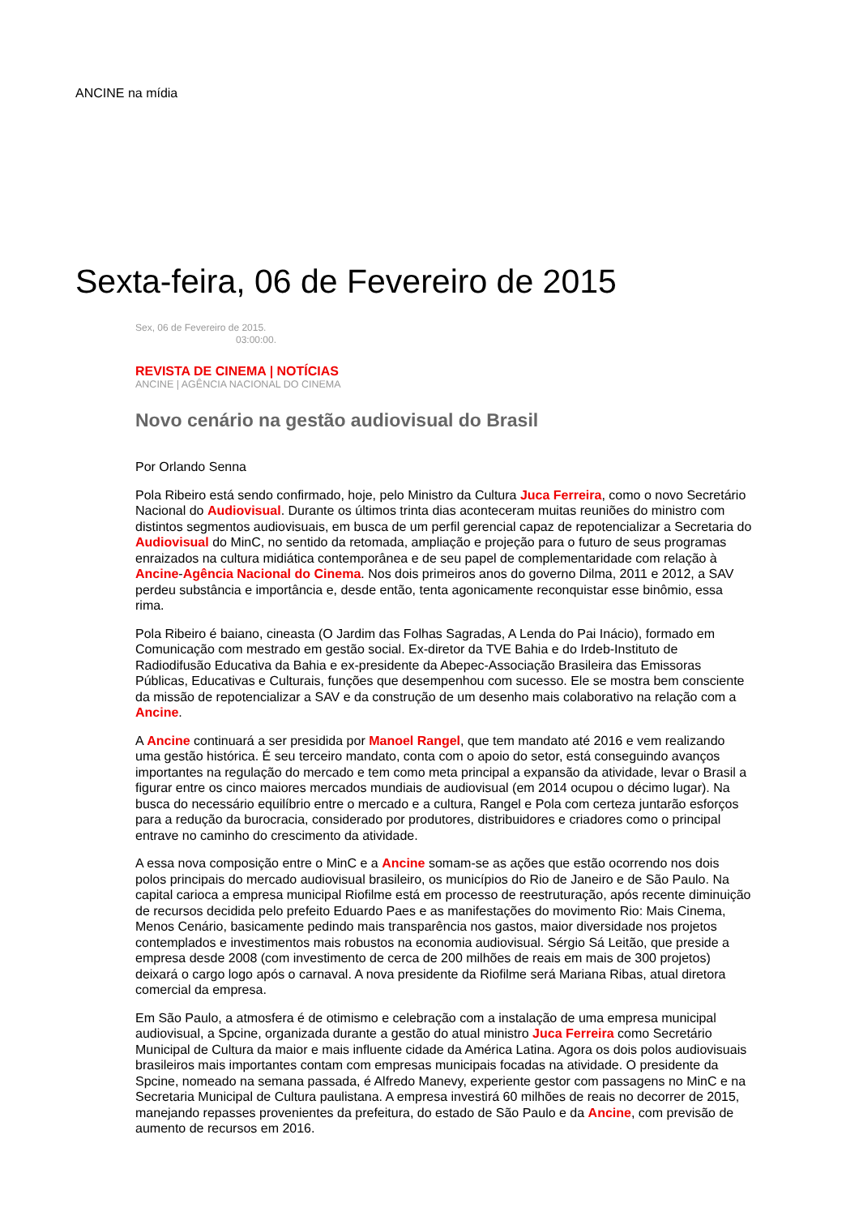ANCINE na mídia
Sexta-feira, 06 de Fevereiro de 2015
Sex, 06 de Fevereiro de 2015.
03:00:00.
REVISTA DE CINEMA | NOTÍCIAS
ANCINE | AGÊNCIA NACIONAL DO CINEMA
Novo cenário na gestão audiovisual do Brasil
Por Orlando Senna
Pola Ribeiro está sendo confirmado, hoje, pelo Ministro da Cultura Juca Ferreira, como o novo Secretário Nacional do Audiovisual. Durante os últimos trinta dias aconteceram muitas reuniões do ministro com distintos segmentos audiovisuais, em busca de um perfil gerencial capaz de repotencializar a Secretaria do Audiovisual do MinC, no sentido da retomada, ampliação e projeção para o futuro de seus programas enraizados na cultura midiática contemporânea e de seu papel de complementaridade com relação à Ancine-Agência Nacional do Cinema. Nos dois primeiros anos do governo Dilma, 2011 e 2012, a SAV perdeu substância e importância e, desde então, tenta agonicamente reconquistar esse binômio, essa rima.
Pola Ribeiro é baiano, cineasta (O Jardim das Folhas Sagradas, A Lenda do Pai Inácio), formado em Comunicação com mestrado em gestão social. Ex-diretor da TVE Bahia e do Irdeb-Instituto de Radiodifusão Educativa da Bahia e ex-presidente da Abepec-Associação Brasileira das Emissoras Públicas, Educativas e Culturais, funções que desempenhou com sucesso. Ele se mostra bem consciente da missão de repotencializar a SAV e da construção de um desenho mais colaborativo na relação com a Ancine.
A Ancine continuará a ser presidida por Manoel Rangel, que tem mandato até 2016 e vem realizando uma gestão histórica. É seu terceiro mandato, conta com o apoio do setor, está conseguindo avanços importantes na regulação do mercado e tem como meta principal a expansão da atividade, levar o Brasil a figurar entre os cinco maiores mercados mundiais de audiovisual (em 2014 ocupou o décimo lugar). Na busca do necessário equilíbrio entre o mercado e a cultura, Rangel e Pola com certeza juntarão esforços para a redução da burocracia, considerado por produtores, distribuidores e criadores como o principal entrave no caminho do crescimento da atividade.
A essa nova composição entre o MinC e a Ancine somam-se as ações que estão ocorrendo nos dois polos principais do mercado audiovisual brasileiro, os municípios do Rio de Janeiro e de São Paulo. Na capital carioca a empresa municipal Riofilme está em processo de reestruturação, após recente diminuição de recursos decidida pelo prefeito Eduardo Paes e as manifestações do movimento Rio: Mais Cinema, Menos Cenário, basicamente pedindo mais transparência nos gastos, maior diversidade nos projetos contemplados e investimentos mais robustos na economia audiovisual. Sérgio Sá Leitão, que preside a empresa desde 2008 (com investimento de cerca de 200 milhões de reais em mais de 300 projetos) deixará o cargo logo após o carnaval. A nova presidente da Riofilme será Mariana Ribas, atual diretora comercial da empresa.
Em São Paulo, a atmosfera é de otimismo e celebração com a instalação de uma empresa municipal audiovisual, a Spcine, organizada durante a gestão do atual ministro Juca Ferreira como Secretário Municipal de Cultura da maior e mais influente cidade da América Latina. Agora os dois polos audiovisuais brasileiros mais importantes contam com empresas municipais focadas na atividade. O presidente da Spcine, nomeado na semana passada, é Alfredo Manevy, experiente gestor com passagens no MinC e na Secretaria Municipal de Cultura paulistana. A empresa investirá 60 milhões de reais no decorrer de 2015, manejando repasses provenientes da prefeitura, do estado de São Paulo e da Ancine, com previsão de aumento de recursos em 2016.